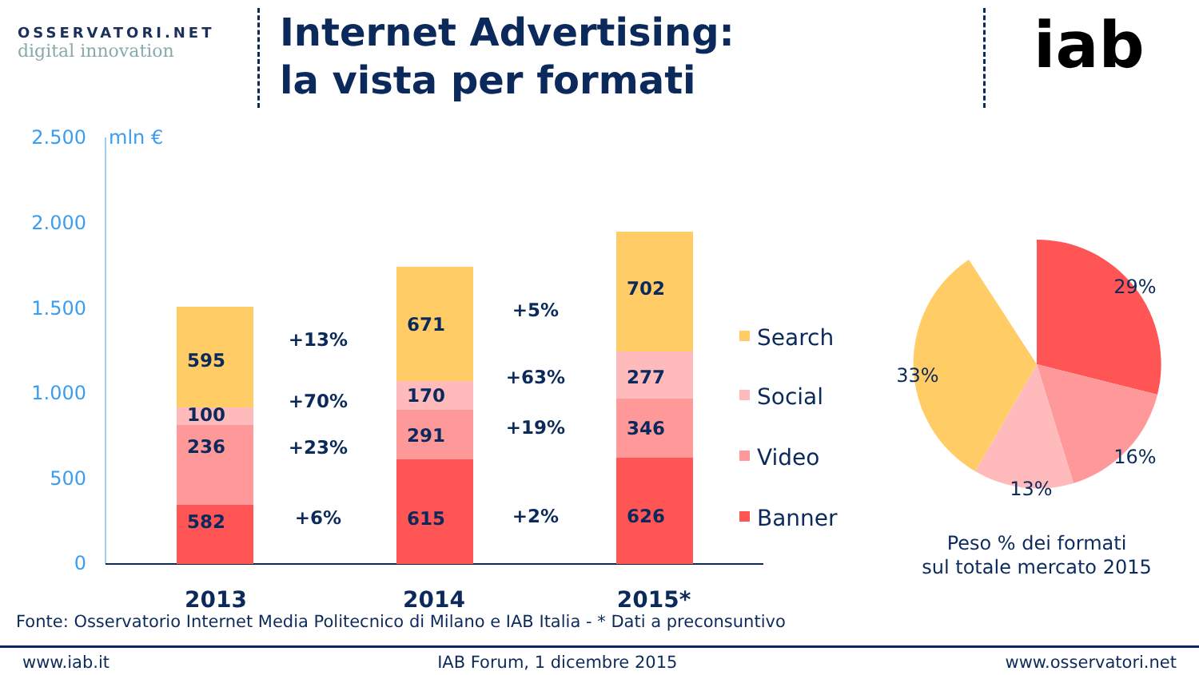OSSERVATORI.NET
digital innovation
Internet Advertising:
la vista per formati
iab
2.500
2.000
1.500
1.000
500
0
mln €
595
100
236
582
671
170
291
615
702
277
346
626
+13%
+70%
+23%
+6%
+5%
+63%
+19%
+2%
2013
2014
2015*
Search
Social
Video
Banner
29%
33%
16%
13%
Peso % dei formati
sul totale mercato 2015
Fonte: Osservatorio Internet Media Politecnico di Milano e IAB Italia - * Dati a preconsuntivo
www.iab.it IAB Forum, 1 dicembre 2015 www.osservatori.net